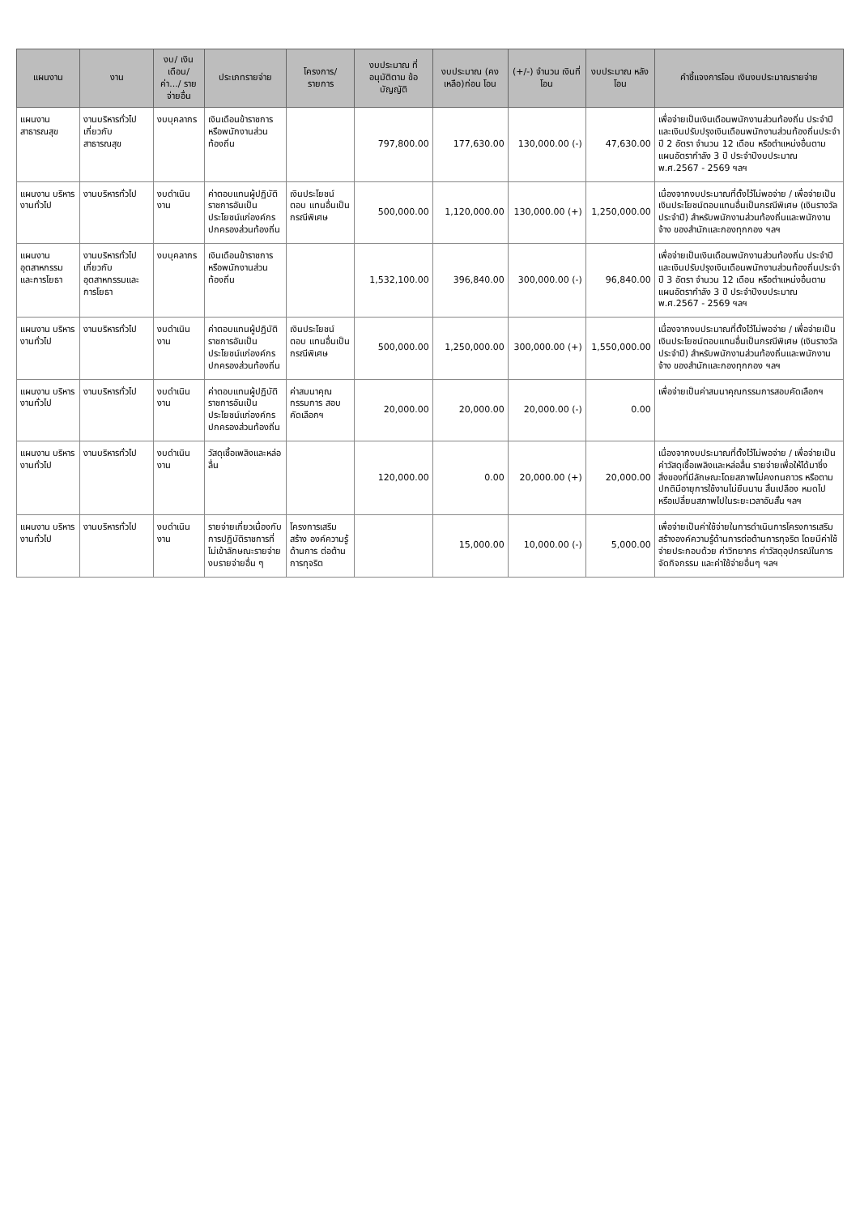| แผนงาน | งาน | งบ/ เงินเดือน/ ค่า.../ รายจ่ายอื่น | ประเภทรายจ่าย | โครงการ/ รายการ | งบประมาณ ที่อนุมัติตาม ข้อบัญญัติ | งบประมาณ (คงเหลือ)ก่อน โอน | (+/-) จำนวน เงินที่โอน | งบประมาณ หลังโอน | คำชี้แจงการโอน เงินงบประมาณรายจ่าย |
| --- | --- | --- | --- | --- | --- | --- | --- | --- | --- |
| แผนงาน สาธารณสุข | งานบริหารทั่วไป เกี่ยวกับ สาธารณสุข | งบบุคลากร | เงินเดือนข้าราชการ หรือพนักงานส่วน ท้องถิ่น | | 797,800.00 | 177,630.00 | 130,000.00 (-) | 47,630.00 | เพื่อจ่ายเป็นเงินเดือนพนักงานส่วนท้องถิ่น ประจำปีและเงินปรับปรุงเงินเดือนพนักงานส่วนท้องถิ่นประจำปี 2 อัตรา จำนวน 12 เดือน หรือตำแหน่งอื่นตามแผนอัตรากำลัง 3 ปี ประจำปีงบประมาณ พ.ศ.2567 - 2569 ฯลฯ |
| แผนงาน บริหารงานทั่วไป | งานบริหารทั่วไป | งบดำเนินงาน | ค่าตอบแทนผู้ปฏิบัติ ราชการอันเป็น ประโยชน์แก่องค์กร ปกครองส่วนท้องถิ่น | เงินประโยชน์ตอบ แทนอื่นเป็นกรณีพิเศษ | 500,000.00 | 1,120,000.00 | 130,000.00 (+) | 1,250,000.00 | เนื่องจากงบประมาณที่ตั้งไว้ไม่พอจ่าย / เพื่อจ่ายเป็นเงินประโยชน์ตอบแทนอื่นเป็นกรณีพิเศษ (เงินรางวัลประจำปี) สำหรับพนักงานส่วนท้องถิ่นและพนักงานจ้าง ของสำนักและกองทุกกอง ฯลฯ |
| แผนงาน อุตสาหกรรม และการโยธา | งานบริหารทั่วไป เกี่ยวกับ อุตสาหกรรมและ การโยธา | งบบุคลากร | เงินเดือนข้าราชการ หรือพนักงานส่วน ท้องถิ่น | | 1,532,100.00 | 396,840.00 | 300,000.00 (-) | 96,840.00 | เพื่อจ่ายเป็นเงินเดือนพนักงานส่วนท้องถิ่น ประจำปีและเงินปรับปรุงเงินเดือนพนักงานส่วนท้องถิ่นประจำปี 3 อัตรา จำนวน 12 เดือน หรือตำแหน่งอื่นตามแผนอัตรากำลัง 3 ปี ประจำปีงบประมาณ พ.ศ.2567 - 2569 ฯลฯ |
| แผนงาน บริหารงานทั่วไป | งานบริหารทั่วไป | งบดำเนินงาน | ค่าตอบแทนผู้ปฏิบัติ ราชการอันเป็น ประโยชน์แก่องค์กร ปกครองส่วนท้องถิ่น | เงินประโยชน์ตอบ แทนอื่นเป็นกรณีพิเศษ | 500,000.00 | 1,250,000.00 | 300,000.00 (+) | 1,550,000.00 | เนื่องจากงบประมาณที่ตั้งไว้ไม่พอจ่าย / เพื่อจ่ายเป็นเงินประโยชน์ตอบแทนอื่นเป็นกรณีพิเศษ (เงินรางวัลประจำปี) สำหรับพนักงานส่วนท้องถิ่นและพนักงานจ้าง ของสำนักและกองทุกกอง ฯลฯ |
| แผนงาน บริหารงานทั่วไป | งานบริหารทั่วไป | งบดำเนินงาน | ค่าตอบแทนผู้ปฏิบัติ ราชการอันเป็น ประโยชน์แก่องค์กร ปกครองส่วนท้องถิ่น | ค่าสมนาคุณกรรมการ สอบคัดเลือกฯ | 20,000.00 | 20,000.00 | 20,000.00 (-) | 0.00 | เพื่อจ่ายเป็นค่าสมนาคุณกรรมการสอบคัดเลือกฯ |
| แผนงาน บริหารงานทั่วไป | งานบริหารทั่วไป | งบดำเนินงาน | วัสดุเชื้อเพลิงและหล่อ ลื่น | | 120,000.00 | 0.00 | 20,000.00 (+) | 20,000.00 | เนื่องจากงบประมาณที่ตั้งไว้ไม่พอจ่าย / เพื่อจ่ายเป็นค่าวัสดุเชื้อเพลิงและหล่อลื่น รายจ่ายเพื่อให้ได้มาซึ่งสิ่งของที่มีลักษณะโดยสภาพไม่คงทนถาวร หรือตามปกติมีอายุการใช้งานไม่ยืนนาน สิ้นเปลือง หมดไป หรือเปลี่ยนสภาพไปในระยะเวลาอันสั้น ฯลฯ |
| แผนงาน บริหารงานทั่วไป | งานบริหารทั่วไป | งบดำเนินงาน | รายจ่ายเกี่ยวเนื่องกับ การปฏิบัติราชการที่ ไม่เข้าลักษณะรายจ่าย งบรายจ่ายอื่น ๆ | โครงการเสริมสร้าง องค์ความรู้ด้านการ ต่อต้านการทุจริต | | 15,000.00 | 10,000.00 (-) | 5,000.00 | เพื่อจ่ายเป็นค่าใช้จ่ายในการดำเนินการโครงการเสริมสร้างองค์ความรู้ด้านการต่อต้านการทุจริต โดยมีค่าใช้จ่ายประกอบด้วย ค่าวิทยากร ค่าวัสดุอุปกรณ์ในการจัดกิจกรรม และค่าใช้จ่ายอื่นๆ ฯลฯ |